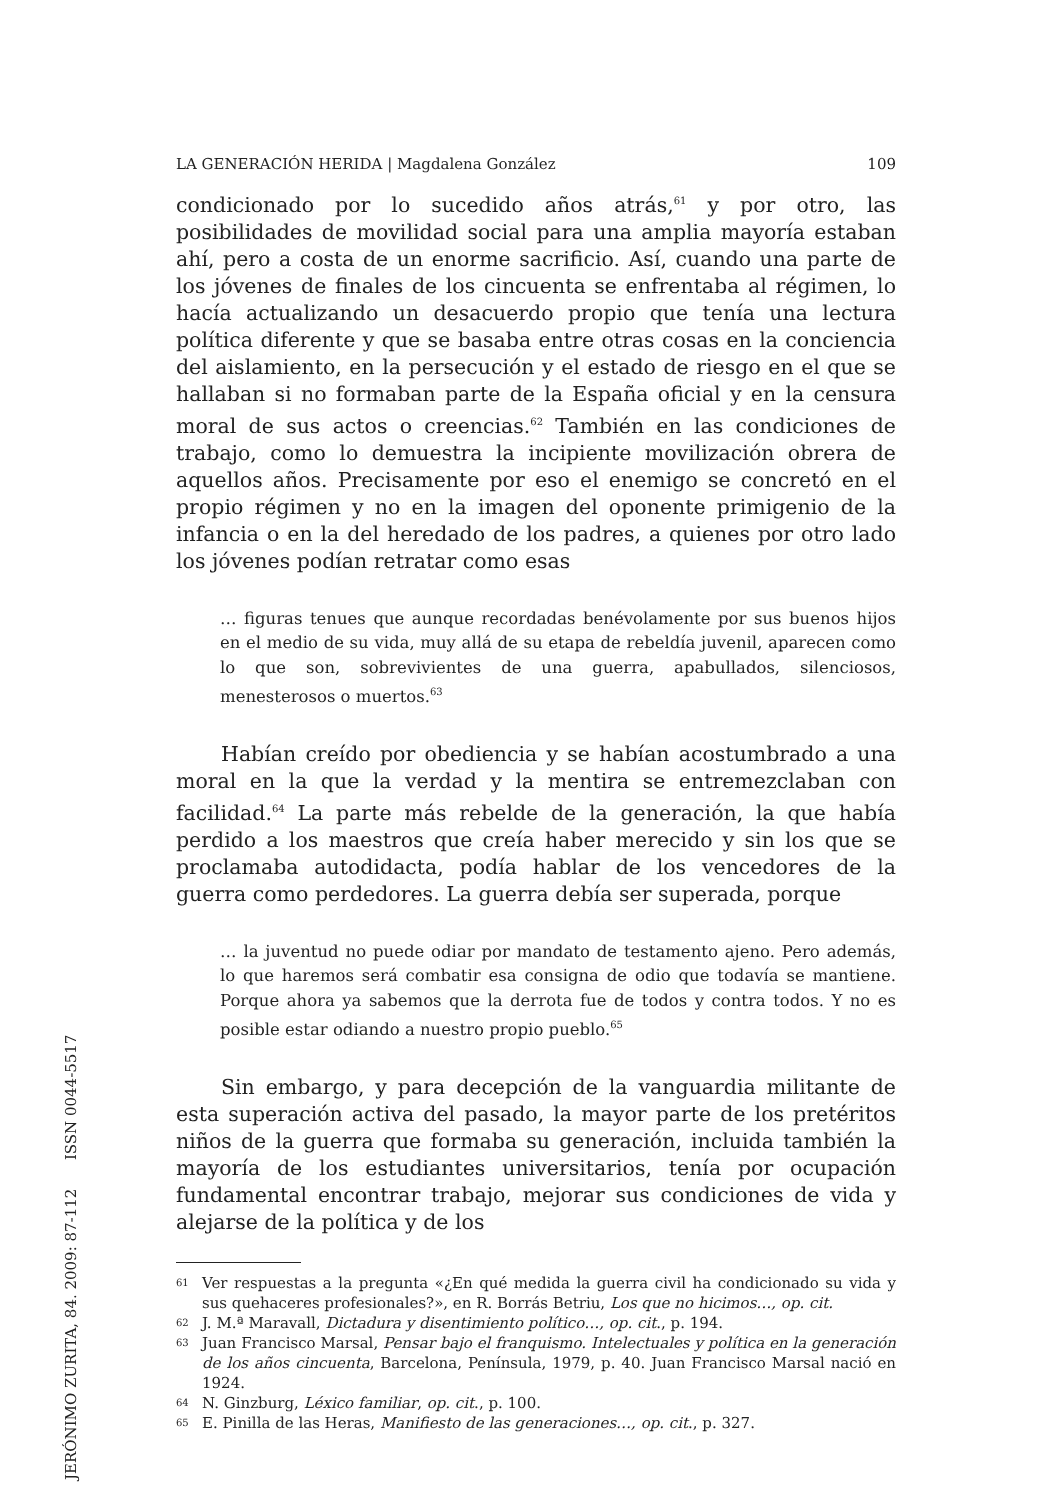LA GENERACIÓN HERIDA | Magdalena González 109
condicionado por lo sucedido años atrás,<sup>61</sup> y por otro, las posibilidades de movilidad social para una amplia mayoría estaban ahí, pero a costa de un enorme sacrificio. Así, cuando una parte de los jóvenes de finales de los cincuenta se enfrentaba al régimen, lo hacía actualizando un desacuerdo propio que tenía una lectura política diferente y que se basaba entre otras cosas en la conciencia del aislamiento, en la persecución y el estado de riesgo en el que se hallaban si no formaban parte de la España oficial y en la censura moral de sus actos o creencias.<sup>62</sup> También en las condiciones de trabajo, como lo demuestra la incipiente movilización obrera de aquellos años. Precisamente por eso el enemigo se concretó en el propio régimen y no en la imagen del oponente primigenio de la infancia o en la del heredado de los padres, a quienes por otro lado los jóvenes podían retratar como esas
… figuras tenues que aunque recordadas benévolamente por sus buenos hijos en el medio de su vida, muy allá de su etapa de rebeldía juvenil, aparecen como lo que son, sobrevivientes de una guerra, apabullados, silenciosos, menesterosos o muertos.<sup>63</sup>
Habían creído por obediencia y se habían acostumbrado a una moral en la que la verdad y la mentira se entremezclaban con facilidad.<sup>64</sup> La parte más rebelde de la generación, la que había perdido a los maestros que creía haber merecido y sin los que se proclamaba autodidacta, podía hablar de los vencedores de la guerra como perdedores. La guerra debía ser superada, porque
… la juventud no puede odiar por mandato de testamento ajeno. Pero además, lo que haremos será combatir esa consigna de odio que todavía se mantiene. Porque ahora ya sabemos que la derrota fue de todos y contra todos. Y no es posible estar odiando a nuestro propio pueblo.<sup>65</sup>
Sin embargo, y para decepción de la vanguardia militante de esta superación activa del pasado, la mayor parte de los pretéritos niños de la guerra que formaba su generación, incluida también la mayoría de los estudiantes universitarios, tenía por ocupación fundamental encontrar trabajo, mejorar sus condiciones de vida y alejarse de la política y de los
61 Ver respuestas a la pregunta «¿En qué medida la guerra civil ha condicionado su vida y sus quehaceres profesionales?», en R. Borrás Betriu, Los que no hicimos…, op. cit.
62 J. M.ª Maravall, Dictadura y disentimiento político…, op. cit., p. 194.
63 Juan Francisco Marsal, Pensar bajo el franquismo. Intelectuales y política en la generación de los años cincuenta, Barcelona, Península, 1979, p. 40. Juan Francisco Marsal nació en 1924.
64 N. Ginzburg, Léxico familiar, op. cit., p. 100.
65 E. Pinilla de las Heras, Manifiesto de las generaciones…, op. cit., p. 327.
JERÓNIMO ZURITA, 84. 2009: 87-112 ISSN 0044-5517